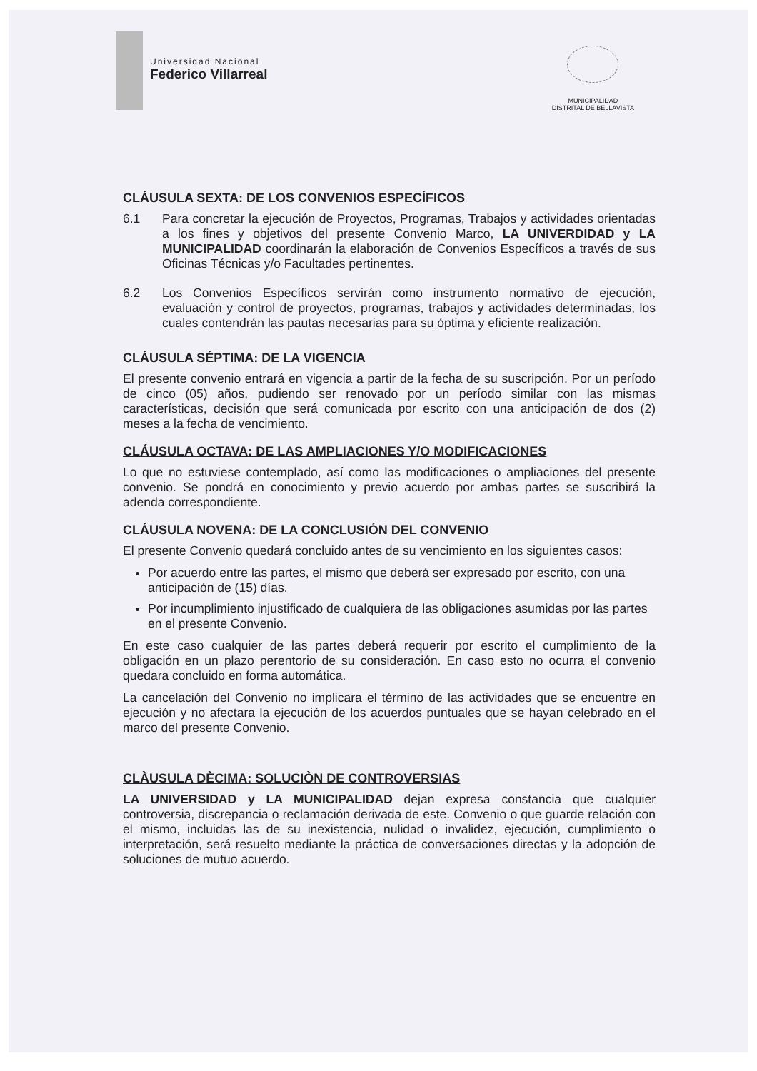Universidad Nacional
Federico Villarreal
MUNICIPALIDAD
DISTRITAL DE BELLAVISTA
CLÁUSULA SEXTA: DE LOS CONVENIOS ESPECÍFICOS
6.1 Para concretar la ejecución de Proyectos, Programas, Trabajos y actividades orientadas a los fines y objetivos del presente Convenio Marco, LA UNIVERDIDAD y LA MUNICIPALIDAD coordinarán la elaboración de Convenios Específicos a través de sus Oficinas Técnicas y/o Facultades pertinentes.
6.2 Los Convenios Específicos servirán como instrumento normativo de ejecución, evaluación y control de proyectos, programas, trabajos y actividades determinadas, los cuales contendrán las pautas necesarias para su óptima y eficiente realización.
CLÁUSULA SÉPTIMA: DE LA VIGENCIA
El presente convenio entrará en vigencia a partir de la fecha de su suscripción. Por un período de cinco (05) años, pudiendo ser renovado por un período similar con las mismas características, decisión que será comunicada por escrito con una anticipación de dos (2) meses a la fecha de vencimiento.
CLÁUSULA OCTAVA: DE LAS AMPLIACIONES Y/O MODIFICACIONES
Lo que no estuviese contemplado, así como las modificaciones o ampliaciones del presente convenio. Se pondrá en conocimiento y previo acuerdo por ambas partes se suscribirá la adenda correspondiente.
CLÁUSULA NOVENA: DE LA CONCLUSIÓN DEL CONVENIO
El presente Convenio quedará concluido antes de su vencimiento en los siguientes casos:
Por acuerdo entre las partes, el mismo que deberá ser expresado por escrito, con una anticipación de (15) días.
Por incumplimiento injustificado de cualquiera de las obligaciones asumidas por las partes en el presente Convenio.
En este caso cualquier de las partes deberá requerir por escrito el cumplimiento de la obligación en un plazo perentorio de su consideración. En caso esto no ocurra el convenio quedara concluido en forma automática.
La cancelación del Convenio no implicara el término de las actividades que se encuentre en ejecución y no afectara la ejecución de los acuerdos puntuales que se hayan celebrado en el marco del presente Convenio.
CLÀUSULA DÈCIMA: SOLUCIÒN DE CONTROVERSIAS
LA UNIVERSIDAD y LA MUNICIPALIDAD dejan expresa constancia que cualquier controversia, discrepancia o reclamación derivada de este. Convenio o que guarde relación con el mismo, incluidas las de su inexistencia, nulidad o invalidez, ejecución, cumplimiento o interpretación, será resuelto mediante la práctica de conversaciones directas y la adopción de soluciones de mutuo acuerdo.